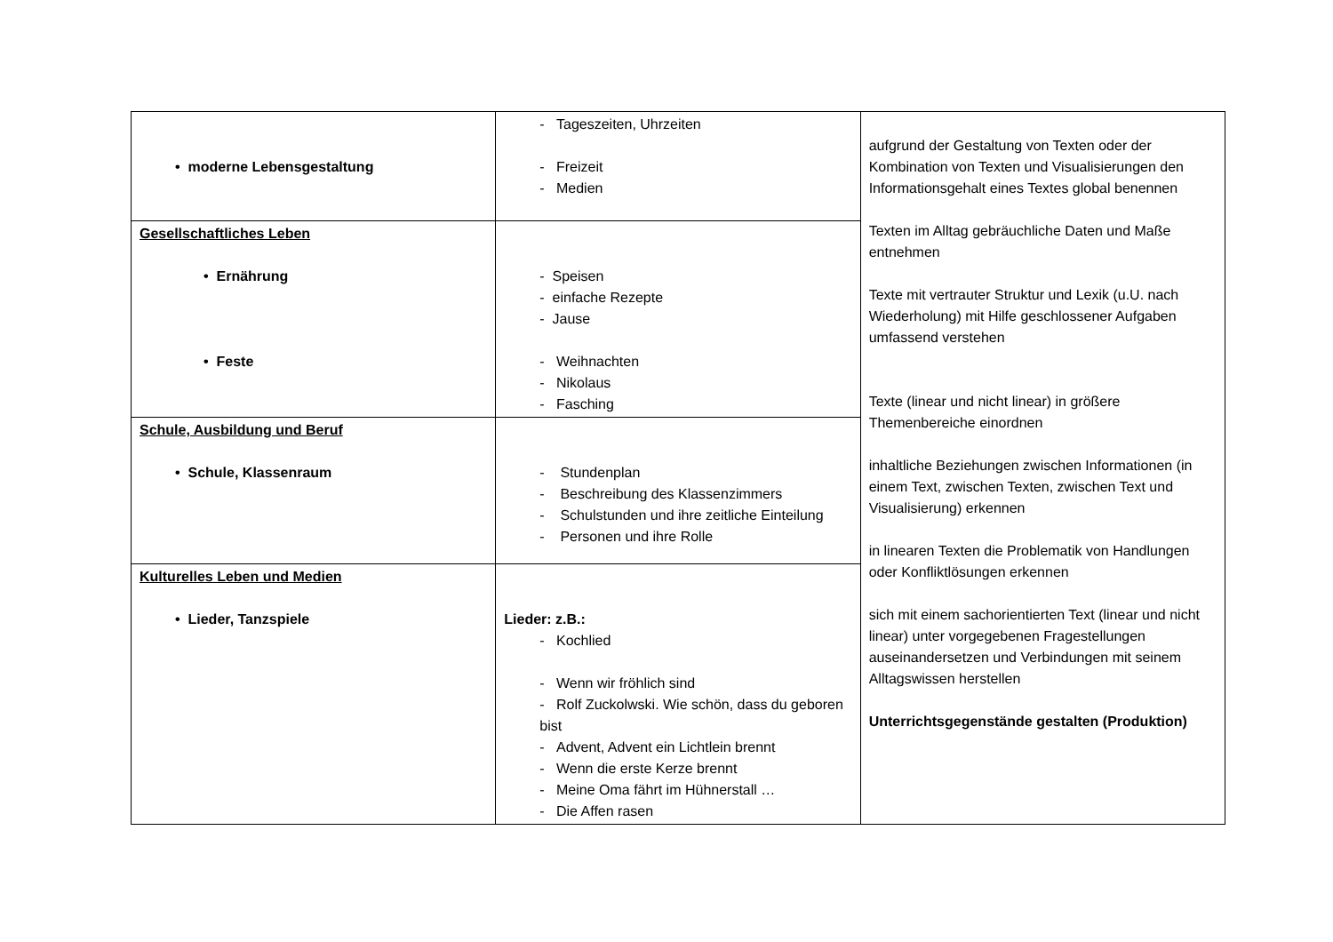| • moderne Lebensgestaltung | - Tageszeiten, Uhrzeiten - Freizeit - Medien | aufgrund der Gestaltung von Texten oder der Kombination von Texten und Visualisierungen den Informationsgehalt eines Textes global benennen Texten im Alltag gebräuchliche Daten und Maße entnehmen Texte mit vertrauter Struktur und Lexik (u.U. nach Wiederholung) mit Hilfe geschlossener Aufgaben umfassend verstehen Texte (linear und nicht linear) in größere Themenbereiche einordnen inhaltliche Beziehungen zwischen Informationen (in einem Text, zwischen Texten, zwischen Text und Visualisierung) erkennen in linearen Texten die Problematik von Handlungen oder Konfliktlösungen erkennen sich mit einem sachorientierten Text (linear und nicht linear) unter vorgegebenen Fragestellungen auseinandersetzen und Verbindungen mit seinem Alltagswissen herstellen Unterrichtsgegenstände gestalten (Produktion) |
| Gesellschaftliches Leben • Ernährung • Feste | - Speisen - einfache Rezepte - Jause - Weihnachten - Nikolaus - Fasching | |
| Schule, Ausbildung und Beruf • Schule, Klassenraum | - Stundenplan - Beschreibung des Klassenzimmers - Schulstunden und ihre zeitliche Einteilung - Personen und ihre Rolle | |
| Kulturelles Leben und Medien • Lieder, Tanzspiele | Lieder: z.B.: - Kochlied - Wenn wir fröhlich sind - Rolf Zuckolwski. Wie schön, dass du geboren bist - Advent, Advent ein Lichtlein brennt - Wenn die erste Kerze brennt - Meine Oma fährt im Hühnerstall … - Die Affen rasen | |